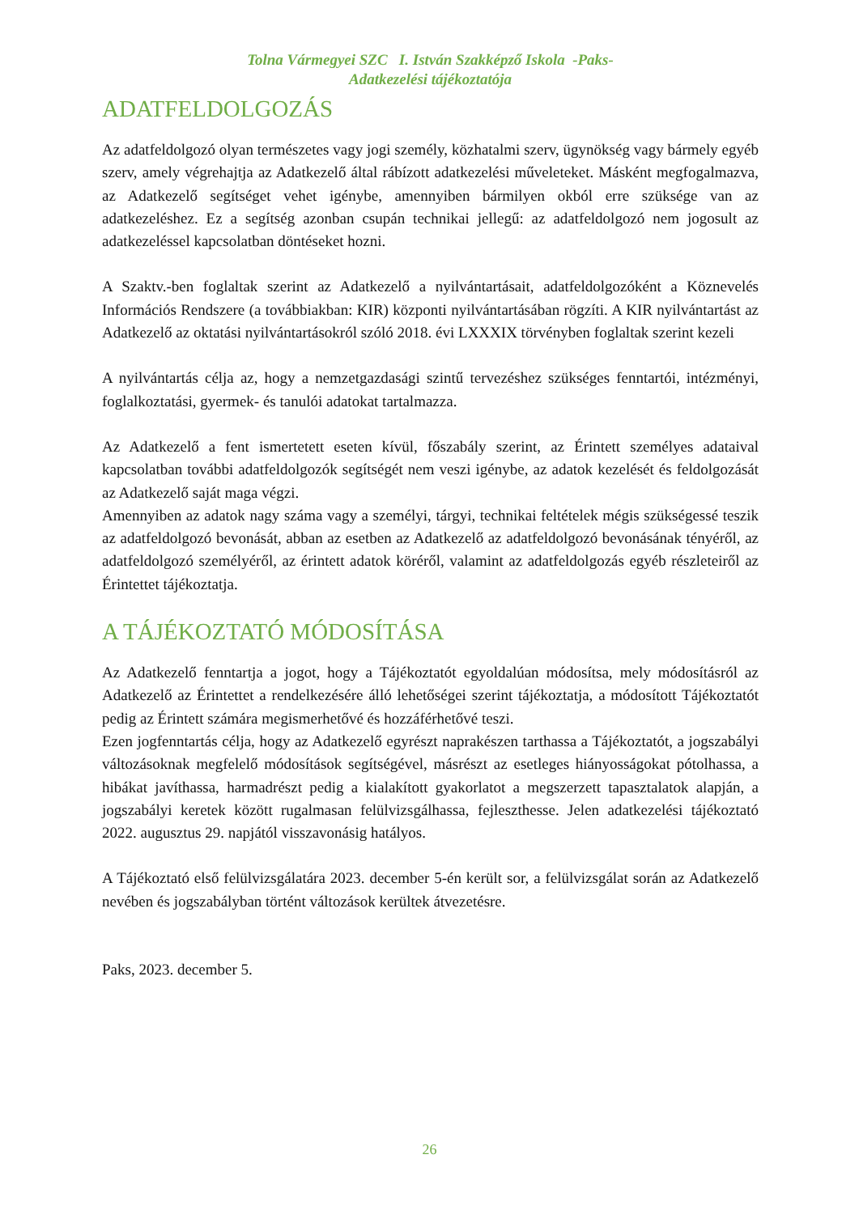Tolna Vármegyei SZC I. István Szakképző Iskola -Paks-
Adatkezelési tájékoztatója
ADATFELDOLGOZÁS
Az adatfeldolgozó olyan természetes vagy jogi személy, közhatalmi szerv, ügynökség vagy bármely egyéb szerv, amely végrehajtja az Adatkezelő által rábízott adatkezelési műveleteket. Másként megfogalmazva, az Adatkezelő segítséget vehet igénybe, amennyiben bármilyen okból erre szüksége van az adatkezeléshez. Ez a segítség azonban csupán technikai jellegű: az adatfeldolgozó nem jogosult az adatkezeléssel kapcsolatban döntéseket hozni.
A Szaktv.-ben foglaltak szerint az Adatkezelő a nyilvántartásait, adatfeldolgozóként a Köznevelés Információs Rendszere (a továbbiakban: KIR) központi nyilvántartásában rögzíti. A KIR nyilvántartást az Adatkezelő az oktatási nyilvántartásokról szóló 2018. évi LXXXIX törvényben foglaltak szerint kezeli
A nyilvántartás célja az, hogy a nemzetgazdasági szintű tervezéshez szükséges fenntartói, intézményi, foglalkoztatási, gyermek- és tanulói adatokat tartalmazza.
Az Adatkezelő a fent ismertetett eseten kívül, főszabály szerint, az Érintett személyes adataival kapcsolatban további adatfeldolgozók segítségét nem veszi igénybe, az adatok kezelését és feldolgozását az Adatkezelő saját maga végzi.
Amennyiben az adatok nagy száma vagy a személyi, tárgyi, technikai feltételek mégis szükségessé teszik az adatfeldolgozó bevonását, abban az esetben az Adatkezelő az adatfeldolgozó bevonásának tényéről, az adatfeldolgozó személyéről, az érintett adatok köréről, valamint az adatfeldolgozás egyéb részleteiről az Érintettet tájékoztatja.
A TÁJÉKOZTATÓ MÓDOSÍTÁSA
Az Adatkezelő fenntartja a jogot, hogy a Tájékoztatót egyoldalúan módosítsa, mely módosításról az Adatkezelő az Érintettet a rendelkezésére álló lehetőségei szerint tájékoztatja, a módosított Tájékoztatót pedig az Érintett számára megismerhetővé és hozzáférhetővé teszi.
Ezen jogfenntartás célja, hogy az Adatkezelő egyrészt naprakészen tarthassa a Tájékoztatót, a jogszabályi változásoknak megfelelő módosítások segítségével, másrészt az esetleges hiányosságokat pótolhassa, a hibákat javíthassa, harmadrészt pedig a kialakított gyakorlatot a megszerzett tapasztalatok alapján, a jogszabályi keretek között rugalmasan felülvizsgálhassa, fejleszthesse. Jelen adatkezelési tájékoztató 2022. augusztus 29. napjától visszavonásig hatályos.
A Tájékoztató első felülvizsgálatára 2023. december 5-én került sor, a felülvizsgálat során az Adatkezelő nevében és jogszabályban történt változások kerültek átvezetésre.
Paks, 2023. december 5.
26